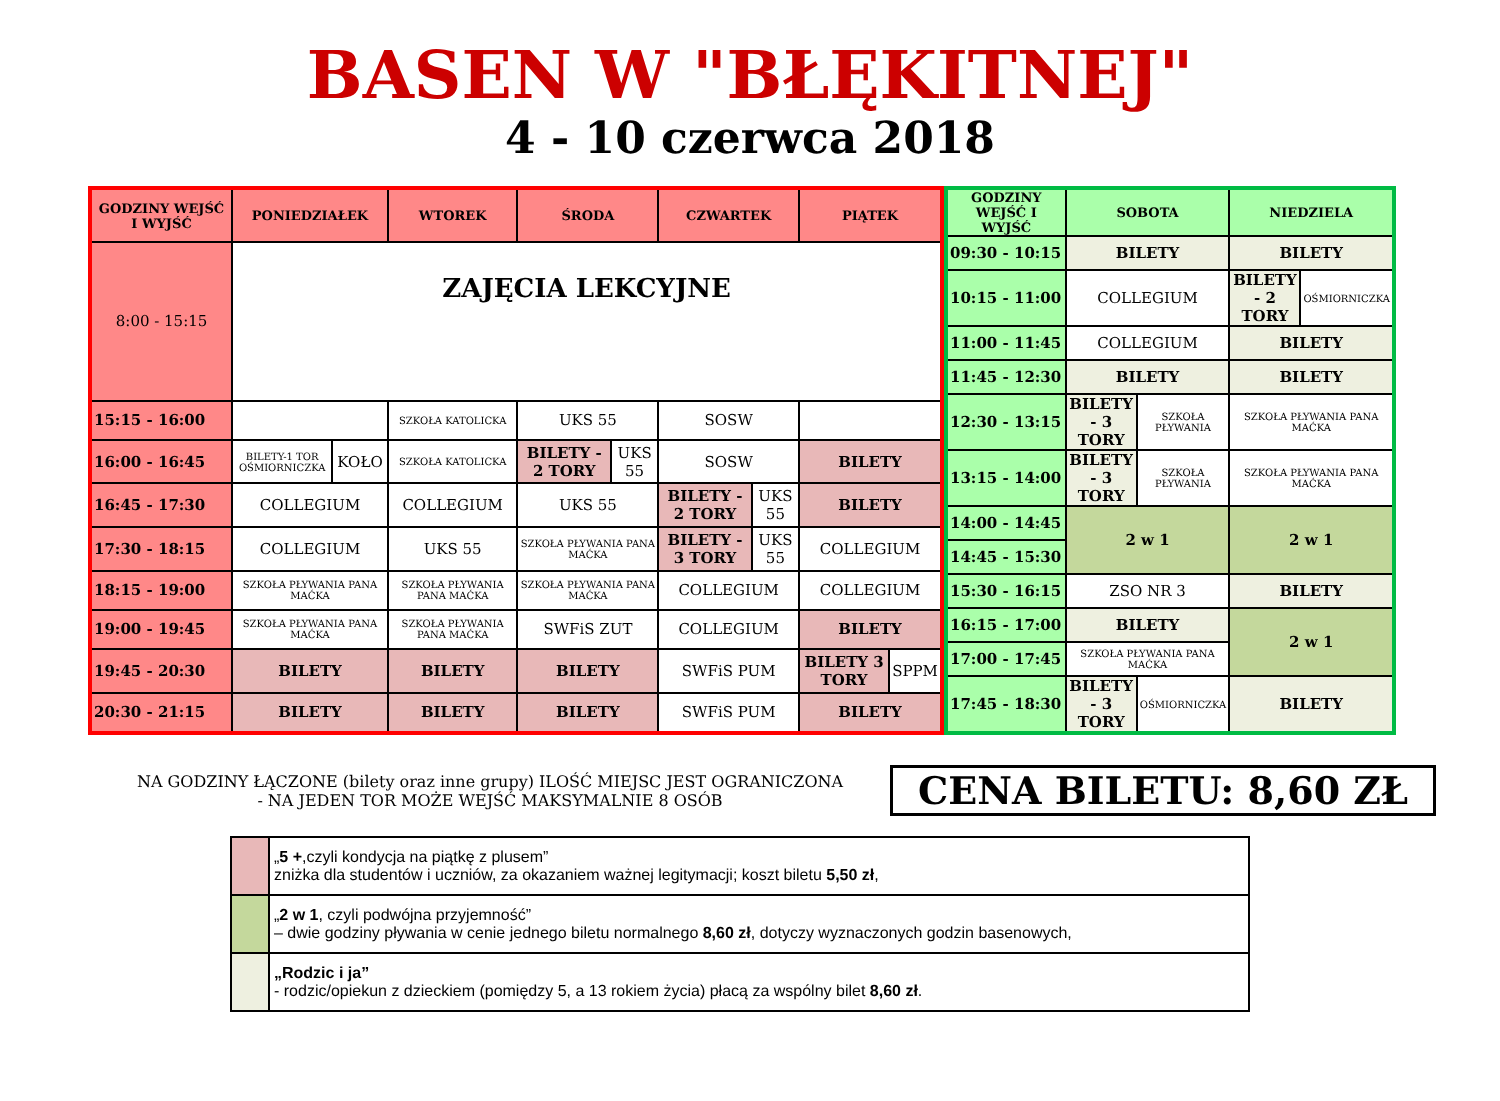BASEN W "BŁĘKITNEJ"
4 - 10 czerwca 2018
| GODZINY WEJŚĆ I WYJŚĆ | PONIEDZIAŁEK | | WTOREK | ŚRODA | | CZWARTEK | | PIĄTEK | |
| --- | --- | --- | --- | --- | --- | --- | --- | --- | --- |
| 8:00 - 15:15 | ZAJĘCIA LEKCYJNE | | | | | | | | |
| 15:15 - 16:00 | | | SZKOŁA KATOLICKA | UKS 55 | | SOSW | | | |
| 16:00 - 16:45 | BILETY-1 TOR OŚMIORNICZKA | KOŁO | SZKOŁA KATOLICKA | BILETY - 2 TORY | UKS 55 | SOSW | | BILETY | |
| 16:45 - 17:30 | COLLEGIUM | | COLLEGIUM | UKS 55 | | BILETY - 2 TORY | UKS 55 | BILETY | |
| 17:30 - 18:15 | COLLEGIUM | | UKS 55 | SZKOŁA PŁYWANIA PANA MAĆKA | | BILETY - 3 TORY | UKS 55 | COLLEGIUM | |
| 18:15 - 19:00 | SZKOŁA PŁYWANIA PANA MAĆKA | | SZKOŁA PŁYWANIA PANA MAĆKA | SZKOŁA PŁYWANIA PANA MAĆKA | | COLLEGIUM | | COLLEGIUM | |
| 19:00 - 19:45 | SZKOŁA PŁYWANIA PANA MAĆKA | | SZKOŁA PŁYWANIA PANA MAĆKA | SWFiS ZUT | | COLLEGIUM | | BILETY | |
| 19:45 - 20:30 | BILETY | | BILETY | BILETY | | SWFiS PUM | | BILETY 3 TORY | SPPM |
| 20:30 - 21:15 | BILETY | | BILETY | BILETY | | SWFiS PUM | | BILETY | |
| GODZINY WEJŚĆ I WYJŚĆ | SOBOTA | | NIEDZIELA | |
| --- | --- | --- | --- | --- |
| 09:30 - 10:15 | BILETY | | BILETY | |
| 10:15 - 11:00 | COLLEGIUM | | BILETY - 2 TORY | OŚMIORNICZKA |
| 11:00 - 11:45 | COLLEGIUM | | BILETY | |
| 11:45 - 12:30 | BILETY | | BILETY | |
| 12:30 - 13:15 | BILETY - 3 TORY | SZKOŁA PŁYWANIA | SZKOŁA PŁYWANIA PANA MAĆKA | |
| 13:15 - 14:00 | BILETY - 3 TORY | SZKOŁA PŁYWANIA | SZKOŁA PŁYWANIA PANA MAĆKA | |
| 14:00 - 14:45 | 2 w 1 | | 2 w 1 | |
| 14:45 - 15:30 | | | | |
| 15:30 - 16:15 | ZSO NR 3 | | BILETY | |
| 16:15 - 17:00 | BILETY | | 2 w 1 | |
| 17:00 - 17:45 | SZKOŁA PŁYWANIA PANA MAĆKA | | | |
| 17:45 - 18:30 | BILETY - 3 TORY | OŚMIORNICZKA | BILETY | |
NA GODZINY ŁĄCZONE (bilety oraz inne grupy) ILOŚĆ MIEJSC JEST OGRANICZONA
- NA JEDEN TOR MOŻE WEJŚĆ MAKSYMALNIE 8 OSÓB
CENA BILETU: 8,60 ZŁ
| | „ 5 + ,czyli kondycja na piątkę z plusem” zniżka dla studentów i uczniów, za okazaniem ważnej legitymacji; koszt biletu 5,50 zł , |
| | „ 2 w 1 , czyli podwójna przyjemność” – dwie godziny pływania w cenie jednego biletu normalnego 8,60 zł , dotyczy wyznaczonych godzin basenowych, |
| | „Rodzic i ja” - rodzic/opiekun z dzieckiem (pomiędzy 5, a 13 rokiem życia) płacą za wspólny bilet 8,60 zł . |